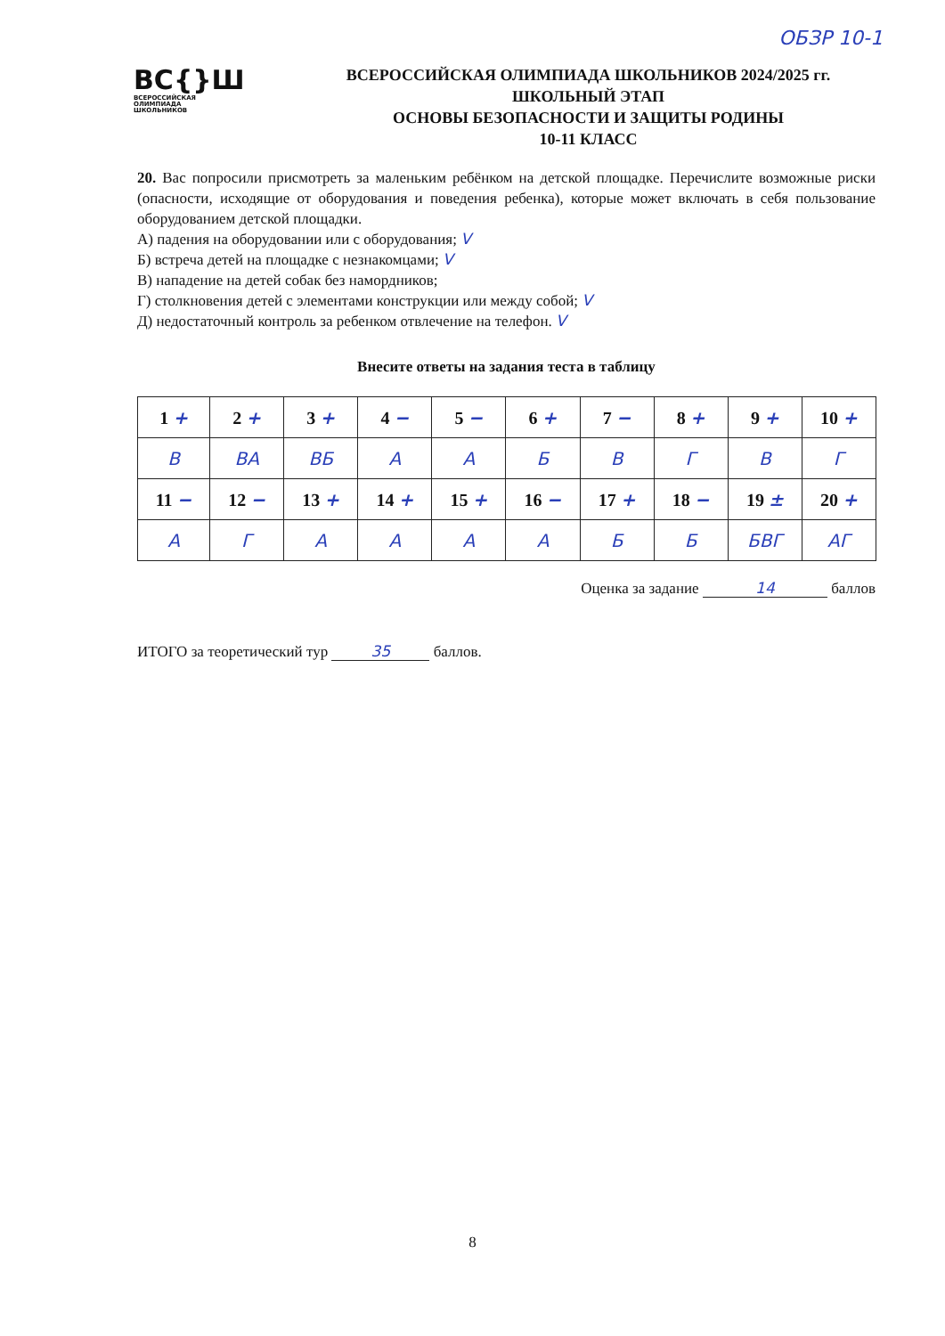ОБЗР 10-1
ВС{}Ш
ВСЕРОССИЙСКАЯ
ОЛИМПИАДА
ШКОЛЬНИКОВ
ВСЕРОССИЙСКАЯ ОЛИМПИАДА ШКОЛЬНИКОВ 2024/2025 гг.
ШКОЛЬНЫЙ ЭТАП
ОСНОВЫ БЕЗОПАСНОСТИ И ЗАЩИТЫ РОДИНЫ
10-11 КЛАСС
20. Вас попросили присмотреть за маленьким ребёнком на детской площадке. Перечислите возможные риски (опасности, исходящие от оборудования и поведения ребенка), которые может включать в себя пользование оборудованием детской площадки.
А) падения на оборудовании или с оборудования; V
Б) встреча детей на площадке с незнакомцами; V
В) нападение на детей собак без намордников;
Г) столкновения детей с элементами конструкции или между собой; V
Д) недостаточный контроль за ребенком отвлечение на телефон. V
Внесите ответы на задания теста в таблицу
| 1 + | 2 + | 3 + | 4 − | 5 − | 6 + | 7 − | 8 + | 9 + | 10 + |
| В | ВА | ВБ | А | А | Б | В | Г | В | Г |
| 11 − | 12 − | 13 + | 14 + | 15 + | 16 − | 17 + | 18 − | 19 ± | 20 + |
| А | Г | А | А | А | А | Б | Б | БВГ | АГ |
Оценка за задание 14 баллов
ИТОГО за теоретический тур 35 баллов.
8